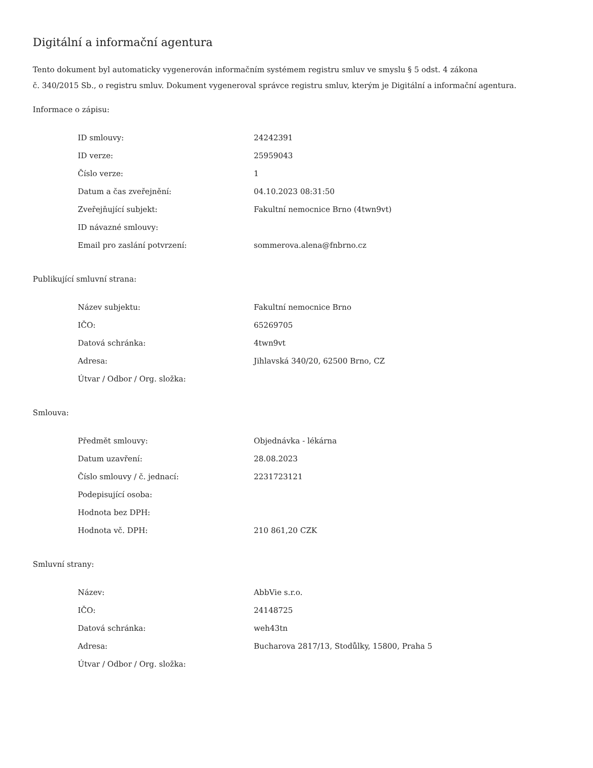Digitální a informační agentura
Tento dokument byl automaticky vygenerován informačním systémem registru smluv ve smyslu § 5 odst. 4 zákona
č. 340/2015 Sb., o registru smluv. Dokument vygeneroval správce registru smluv, kterým je Digitální a informační agentura.
Informace o zápisu:
| ID smlouvy: | 24242391 |
| ID verze: | 25959043 |
| Číslo verze: | 1 |
| Datum a čas zveřejnění: | 04.10.2023 08:31:50 |
| Zveřejňující subjekt: | Fakultní nemocnice Brno (4twn9vt) |
| ID návazné smlouvy: | |
| Email pro zaslání potvrzení: | sommerova.alena@fnbrno.cz |
Publikující smluvní strana:
| Název subjektu: | Fakultní nemocnice Brno |
| IČO: | 65269705 |
| Datová schránka: | 4twn9vt |
| Adresa: | Jihlavská 340/20, 62500 Brno, CZ |
| Útvar / Odbor / Org. složka: | |
Smlouva:
| Předmět smlouvy: | Objednávka - lékárna |
| Datum uzavření: | 28.08.2023 |
| Číslo smlouvy / č. jednací: | 2231723121 |
| Podepisující osoba: | |
| Hodnota bez DPH: | |
| Hodnota vč. DPH: | 210 861,20 CZK |
Smluvní strany:
| Název: | AbbVie s.r.o. |
| IČO: | 24148725 |
| Datová schránka: | weh43tn |
| Adresa: | Bucharova 2817/13, Stodůlky, 15800, Praha 5 |
| Útvar / Odbor / Org. složka: | |